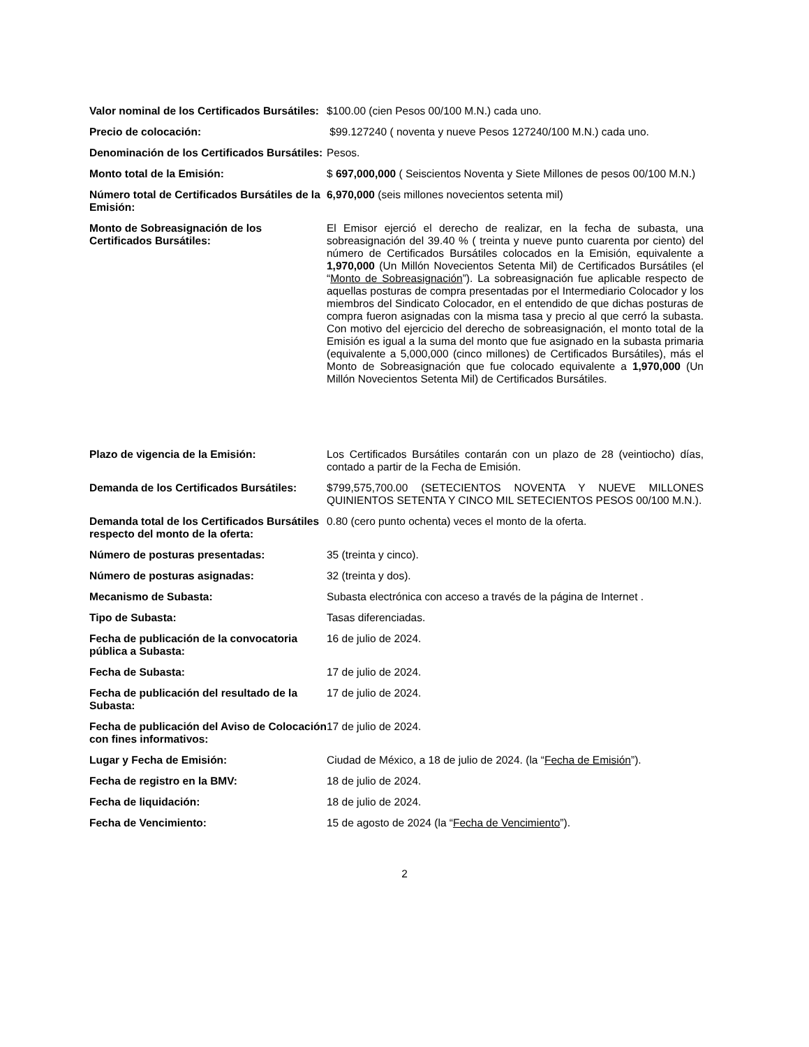Valor nominal de los Certificados Bursátiles:
$100.00 (cien Pesos 00/100 M.N.) cada uno.
Precio de colocación: $99.127240 ( noventa y nueve Pesos 127240/100 M.N.) cada uno.
Denominación de los Certificados Bursátiles:
Pesos.
Monto total de la Emisión: $ 697,000,000 ( Seiscientos Noventa y Siete Millones de pesos 00/100 M.N.)
Número total de Certificados Bursátiles de la Emisión:
6,970,000 (seis millones novecientos setenta mil)
Monto de Sobreasignación de los Certificados Bursátiles:
El Emisor ejerció el derecho de realizar, en la fecha de subasta, una sobreasignación del 39.40 % ( treinta y nueve punto cuarenta por ciento) del número de Certificados Bursátiles colocados en la Emisión, equivalente a 1,970,000 (Un Millón Novecientos Setenta Mil) de Certificados Bursátiles (el “Monto de Sobreasignación”). La sobreasignación fue aplicable respecto de aquellas posturas de compra presentadas por el Intermediario Colocador y los miembros del Sindicato Colocador, en el entendido de que dichas posturas de compra fueron asignadas con la misma tasa y precio al que cerró la subasta. Con motivo del ejercicio del derecho de sobreasignación, el monto total de la Emisión es igual a la suma del monto que fue asignado en la subasta primaria (equivalente a 5,000,000 (cinco millones) de Certificados Bursátiles), más el Monto de Sobreasignación que fue colocado equivalente a 1,970,000 (Un Millón Novecientos Setenta Mil) de Certificados Bursátiles.
Plazo de vigencia de la Emisión: Los Certificados Bursátiles contarán con un plazo de 28 (veintiocho) días, contado a partir de la Fecha de Emisión.
Demanda de los Certificados Bursátiles:
$799,575,700.00 (SETECIENTOS NOVENTA Y NUEVE MILLONES QUINIENTOS SETENTA Y CINCO MIL SETECIENTOS PESOS 00/100 M.N.).
Demanda total de los Certificados Bursátiles respecto del monto de la oferta:
0.80 (cero punto ochenta) veces el monto de la oferta.
Número de posturas presentadas: 35 (treinta y cinco).
Número de posturas asignadas: 32 (treinta y dos).
Mecanismo de Subasta: Subasta electrónica con acceso a través de la página de Internet .
Tipo de Subasta: Tasas diferenciadas.
Fecha de publicación de la convocatoria pública a Subasta:
16 de julio de 2024.
Fecha de Subasta: 17 de julio de 2024.
Fecha de publicación del resultado de la Subasta:
17 de julio de 2024.
Fecha de publicación del Aviso de Colocación con fines informativos:
17 de julio de 2024.
Lugar y Fecha de Emisión: Ciudad de México, a 18 de julio de 2024. (la “Fecha de Emisión”).
Fecha de registro en la BMV: 18 de julio de 2024.
Fecha de liquidación: 18 de julio de 2024.
Fecha de Vencimiento: 15 de agosto de 2024 (la “Fecha de Vencimiento”).
2